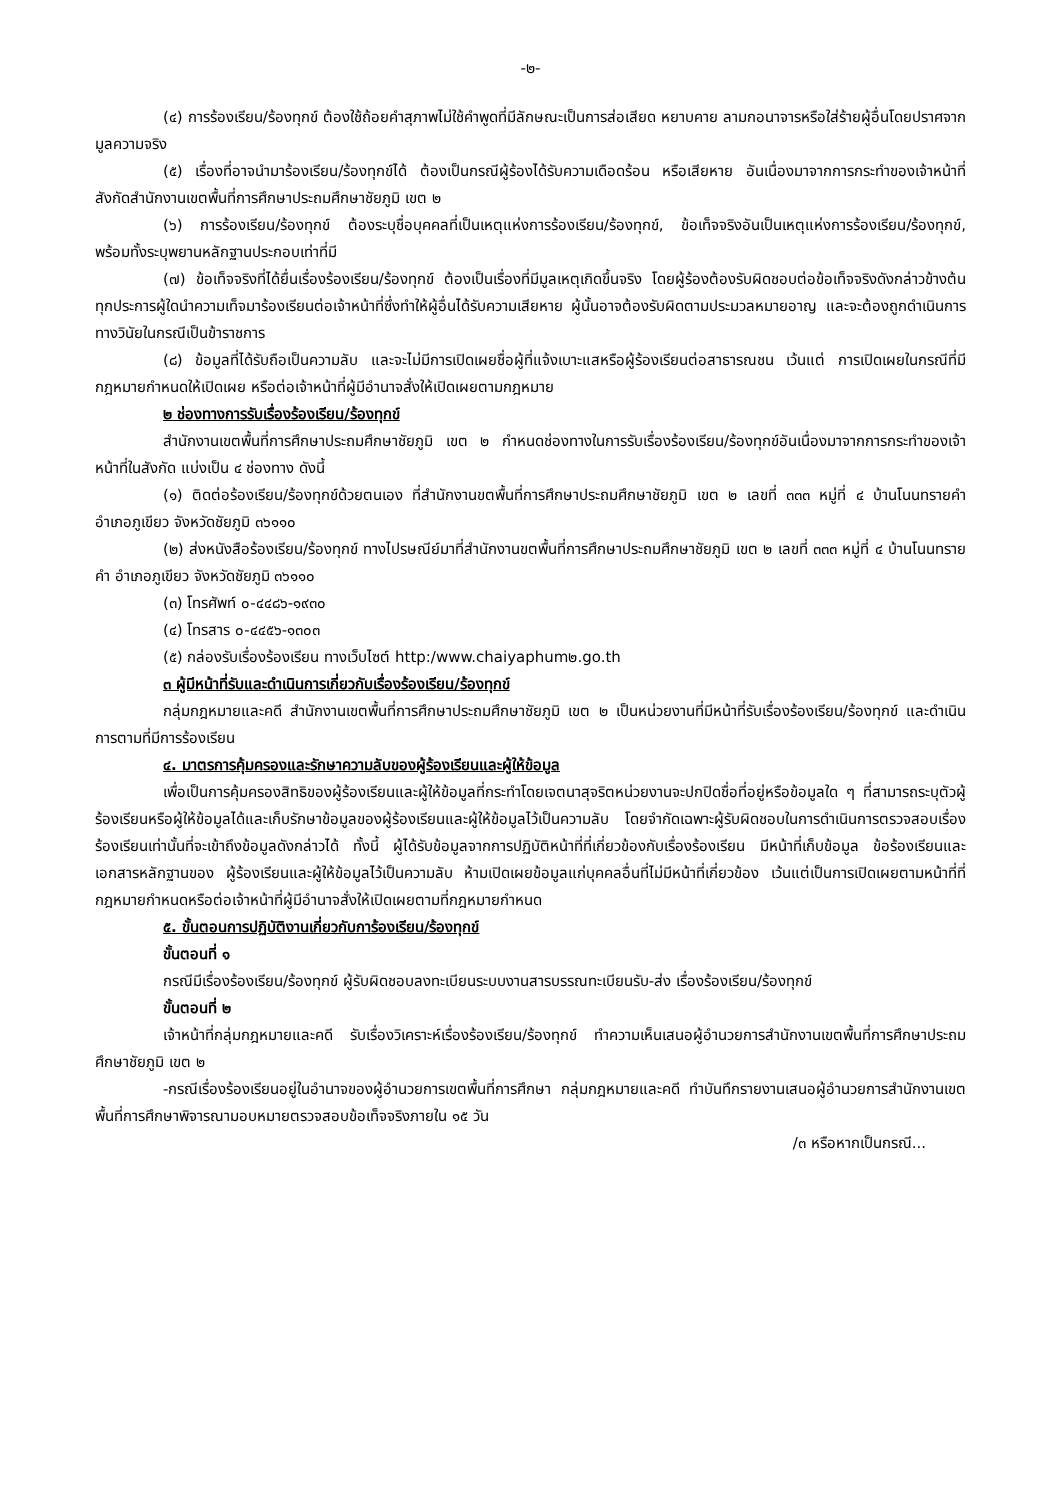-๒-
(๔) การร้องเรียน/ร้องทุกข์ ต้องใช้ถ้อยคำสุภาพไม่ใช้คำพูดที่มีลักษณะเป็นการส่อเสียด หยาบคาย ลามกอนาจารหรือใส่ร้ายผู้อื่นโดยปราศจากมูลความจริง
(๕) เรื่องที่อาจนำมาร้องเรียน/ร้องทุกข์ได้ ต้องเป็นกรณีผู้ร้องได้รับความเดือดร้อน หรือเสียหาย อันเนื่องมาจากการกระทำของเจ้าหน้าที่สังกัดสำนักงานเขตพื้นที่การศึกษาประถมศึกษาชัยภูมิ เขต ๒
(๖) การร้องเรียน/ร้องทุกข์ ต้องระบุชื่อบุคคลที่เป็นเหตุแห่งการร้องเรียน/ร้องทุกข์, ข้อเท็จจริงอันเป็นเหตุแห่งการร้องเรียน/ร้องทุกข์, พร้อมทั้งระบุพยานหลักฐานประกอบเท่าที่มี
(๗) ข้อเท็จจริงที่ได้ยื่นเรื่องร้องเรียน/ร้องทุกข์ ต้องเป็นเรื่องที่มีมูลเหตุเกิดขึ้นจริง โดยผู้ร้องต้องรับผิดชอบต่อข้อเท็จจริงดังกล่าวข้างต้นทุกประการผู้ใดนำความเท็จมาร้องเรียนต่อเจ้าหน้าที่ซึ่งทำให้ผู้อื่นได้รับความเสียหาย ผู้นั้นอาจต้องรับผิดตามประมวลหมายอาญ และจะต้องถูกดำเนินการทางวินัยในกรณีเป็นข้าราชการ
(๘) ข้อมูลที่ได้รับถือเป็นความลับ และจะไม่มีการเปิดเผยชื่อผู้ที่แจ้งเบาะแสหรือผู้ร้องเรียนต่อสาธารณชน เว้นแต่ การเปิดเผยในกรณีที่มีกฎหมายกำหนดให้เปิดเผย หรือต่อเจ้าหน้าที่ผู้มีอำนาจสั่งให้เปิดเผยตามกฎหมาย
๒ ช่องทางการรับเรื่องร้องเรียน/ร้องทุกข์
สำนักงานเขตพื้นที่การศึกษาประถมศึกษาชัยภูมิ เขต ๒ กำหนดช่องทางในการรับเรื่องร้องเรียน/ร้องทุกข์อันเนื่องมาจากการกระทำของเจ้าหน้าที่ในสังกัด แบ่งเป็น ๔ ช่องทาง ดังนี้
(๑) ติดต่อร้องเรียน/ร้องทุกข์ด้วยตนเอง ที่สำนักงานขตพื้นที่การศึกษาประถมศึกษาชัยภูมิ เขต ๒ เลขที่ ๓๓๓ หมู่ที่ ๔ บ้านโนนทรายคำ อำเภอภูเขียว จังหวัดชัยภูมิ ๓๖๑๑๐
(๒) ส่งหนังสือร้องเรียน/ร้องทุกข์ ทางไปรษณีย์มาที่สำนักงานขตพื้นที่การศึกษาประถมศึกษาชัยภูมิ เขต ๒ เลขที่ ๓๓๓ หมู่ที่ ๔ บ้านโนนทรายคำ อำเภอภูเขียว จังหวัดชัยภูมิ ๓๖๑๑๐
(๓) โทรศัพท์ ๐-๔๔๘๖-๑๙๓๐
(๔) โทรสาร ๐-๔๔๕๖-๑๓๐๓
(๕) กล่องรับเรื่องร้องเรียน ทางเว็บไซต์ http:/www.chaiyaphum๒.go.th
๓ ผู้มีหน้าที่รับและดำเนินการเกี่ยวกับเรื่องร้องเรียน/ร้องทุกข์
กลุ่มกฎหมายและคดี สำนักงานเขตพื้นที่การศึกษาประถมศึกษาชัยภูมิ เขต ๒ เป็นหน่วยงานที่มีหน้าที่รับเรื่องร้องเรียน/ร้องทุกข์ และดำเนินการตามที่มีการร้องเรียน
๔. มาตรการคุ้มครองและรักษาความลับของผู้ร้องเรียนและผู้ให้ข้อมูล
เพื่อเป็นการคุ้มครองสิทธิของผู้ร้องเรียนและผู้ให้ข้อมูลที่กระทำโดยเจตนาสุจริตหน่วยงานจะปกปิดชื่อที่อยู่หรือข้อมูลใด ๆ ที่สามารถระบุตัวผู้ร้องเรียนหรือผู้ให้ข้อมูลได้และเก็บรักษาข้อมูลของผู้ร้องเรียนและผู้ให้ข้อมูลไว้เป็นความลับ โดยจำกัดเฉพาะผู้รับผิดชอบในการดำเนินการตรวจสอบเรื่องร้องเรียนเท่านั้นที่จะเข้าถึงข้อมูลดังกล่าวได้ ทั้งนี้ ผู้ได้รับข้อมูลจากการปฏิบัติหน้าที่ที่เกี่ยวข้องกับเรื่องร้องเรียน มีหน้าที่เก็บข้อมูล ข้อร้องเรียนและเอกสารหลักฐานของ ผู้ร้องเรียนและผู้ให้ข้อมูลไว้เป็นความลับ ห้ามเปิดเผยข้อมูลแก่บุคคลอื่นที่ไม่มีหน้าที่เกี่ยวข้อง เว้นแต่เป็นการเปิดเผยตามหน้าที่ที่กฎหมายกำหนดหรือต่อเจ้าหน้าที่ผู้มีอำนาจสั่งให้เปิดเผยตามที่กฎหมายกำหนด
๕. ขั้นตอนการปฏิบัติงานเกี่ยวกับการ้องเรียน/ร้องทุกข์
ขั้นตอนที่ ๑
กรณีมีเรื่องร้องเรียน/ร้องทุกข์ ผู้รับผิดชอบลงทะเบียนระบบงานสารบรรณทะเบียนรับ-ส่ง เรื่องร้องเรียน/ร้องทุกข์
ขั้นตอนที่ ๒
เจ้าหน้าที่กลุ่มกฎหมายและคดี รับเรื่องวิเคราะห์เรื่องร้องเรียน/ร้องทุกข์ ทำความเห็นเสนอผู้อำนวยการสำนักงานเขตพื้นที่การศึกษาประถมศึกษาชัยภูมิ เขต ๒
-กรณีเรื่องร้องเรียนอยู่ในอำนาจของผู้อำนวยการเขตพื้นที่การศึกษา กลุ่มกฎหมายและคดี ทำบันทึกรายงานเสนอผู้อำนวยการสำนักงานเขตพื้นที่การศึกษาพิจารณามอบหมายตรวจสอบข้อเท็จจริงภายใน ๑๕ วัน
/๓ หรือหากเป็นกรณี...